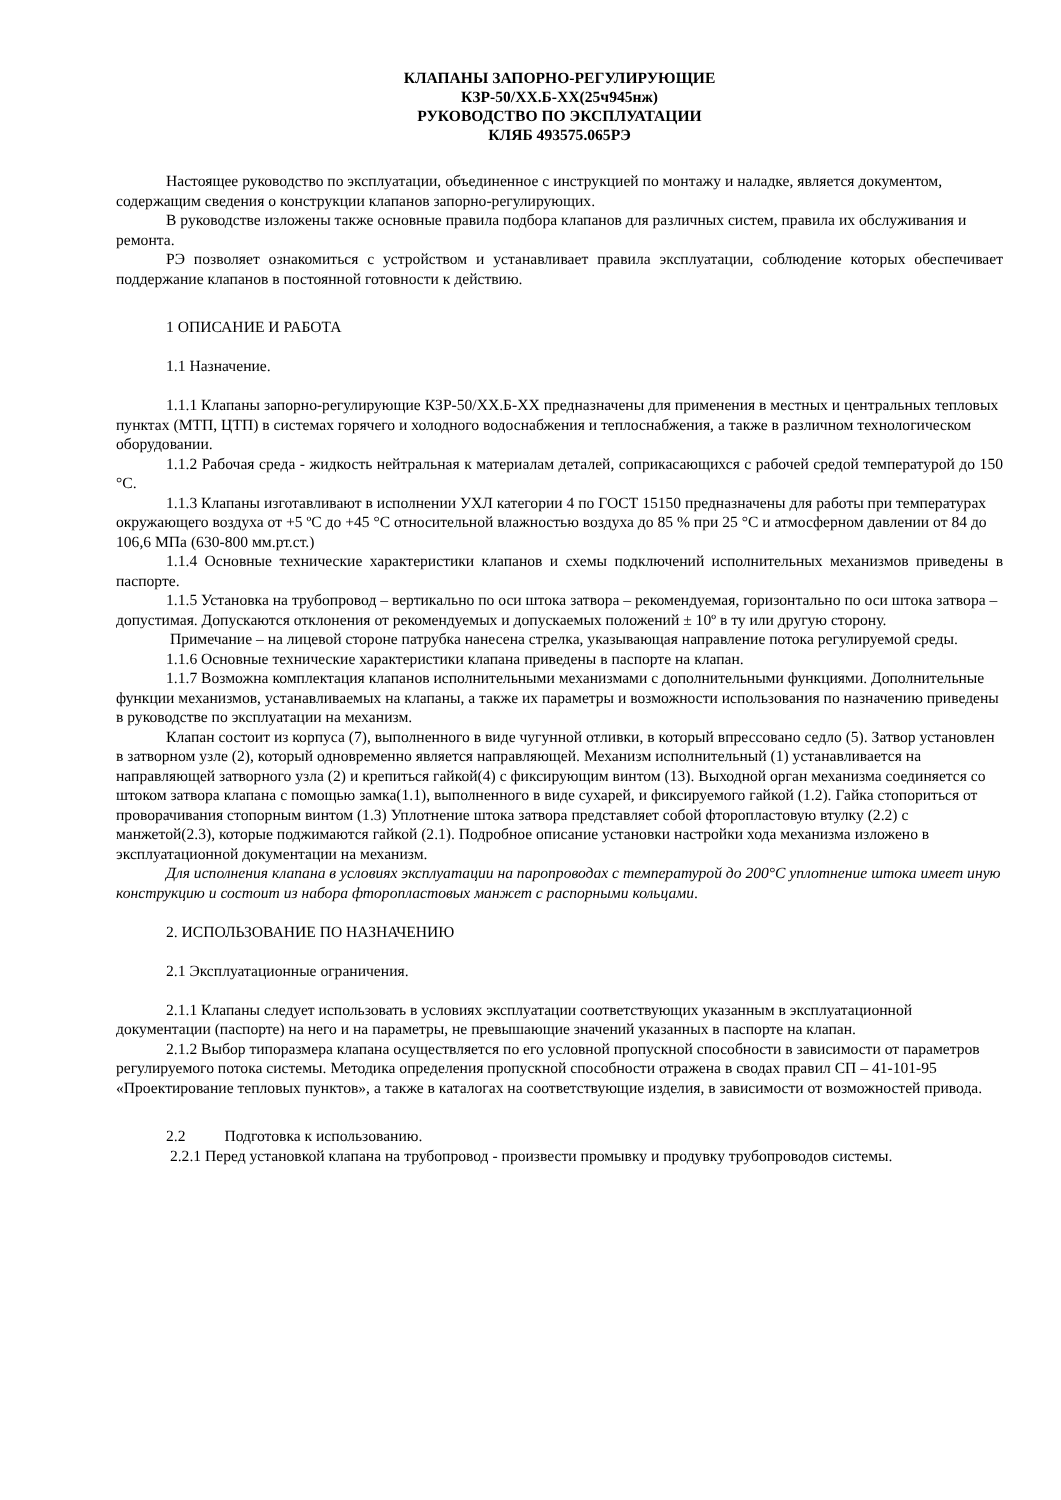КЛАПАНЫ ЗАПОРНО-РЕГУЛИРУЮЩИЕ
КЗР-50/ХХ.Б-ХХ(25ч945нж)
РУКОВОДСТВО ПО ЭКСПЛУАТАЦИИ
КЛЯБ 493575.065РЭ
Настоящее руководство по эксплуатации, объединенное с инструкцией по монтажу и наладке, является документом, содержащим сведения о конструкции клапанов запорно-регулирующих.
В руководстве изложены также основные правила подбора клапанов для различных систем, правила их обслуживания и ремонта.
РЭ позволяет ознакомиться с устройством и устанавливает правила эксплуатации, соблюдение которых обеспечивает поддержание клапанов в постоянной готовности к действию.
1 ОПИСАНИЕ И РАБОТА
1.1 Назначение.
1.1.1 Клапаны запорно-регулирующие КЗР-50/ХХ.Б-ХХ предназначены для применения в местных и центральных тепловых пунктах (МТП, ЦТП) в системах горячего и холодного водоснабжения и теплоснабжения, а также в различном технологическом оборудовании.
1.1.2 Рабочая среда - жидкость нейтральная к материалам деталей, соприкасающихся с рабочей средой температурой до 150 °С.
1.1.3 Клапаны изготавливают в исполнении УХЛ категории 4 по ГОСТ 15150 предназначены для работы при температурах окружающего воздуха от +5 ºС до +45 °С относительной влажностью воздуха до 85 % при 25 °С и атмосферном давлении от 84 до 106,6 МПа (630-800 мм.рт.ст.)
1.1.4 Основные технические характеристики клапанов и схемы подключений исполнительных механизмов приведены в паспорте.
1.1.5 Установка на трубопровод – вертикально по оси штока затвора – рекомендуемая, горизонтально по оси штока затвора – допустимая. Допускаются отклонения от рекомендуемых и допускаемых положений ± 10º в ту или другую сторону.
Примечание – на лицевой стороне патрубка нанесена стрелка, указывающая направление потока регулируемой среды.
1.1.6 Основные технические характеристики клапана приведены в паспорте на клапан.
1.1.7 Возможна комплектация клапанов исполнительными механизмами с дополнительными функциями. Дополнительные функции механизмов, устанавливаемых на клапаны, а также их параметры и возможности использования по назначению приведены в руководстве по эксплуатации на механизм.
Клапан состоит из корпуса (7), выполненного в виде чугунной отливки, в который впрессовано седло (5). Затвор установлен в затворном узле (2), который одновременно является направляющей. Механизм исполнительный (1) устанавливается на направляющей затворного узла (2) и крепиться гайкой(4) с фиксирующим винтом (13). Выходной орган механизма соединяется со штоком затвора клапана с помощью замка(1.1), выполненного в виде сухарей, и фиксируемого гайкой (1.2). Гайка стопориться от проворачивания стопорным винтом (1.3) Уплотнение штока затвора представляет собой фторопластовую втулку (2.2) с манжетой(2.3), которые поджимаются гайкой (2.1). Подробное описание установки настройки хода механизма изложено в эксплуатационной документации на механизм.
Для исполнения клапана в условиях эксплуатации на паропроводах с температурой до 200°С уплотнение штока имеет иную конструкцию и состоит из набора фторопластовых манжет с распорными кольцами.
2. ИСПОЛЬЗОВАНИЕ ПО НАЗНАЧЕНИЮ
2.1 Эксплуатационные ограничения.
2.1.1 Клапаны следует использовать в условиях эксплуатации соответствующих указанным в эксплуатационной документации (паспорте) на него и на параметры, не превышающие значений указанных в паспорте на клапан.
2.1.2 Выбор типоразмера клапана осуществляется по его условной пропускной способности в зависимости от параметров регулируемого потока системы. Методика определения пропускной способности отражена в сводах правил СП – 41-101-95 «Проектирование тепловых пунктов», а также в каталогах на соответствующие изделия, в зависимости от возможностей привода.
2.2 Подготовка к использованию.
2.2.1 Перед установкой клапана на трубопровод - произвести промывку и продувку трубопроводов системы.